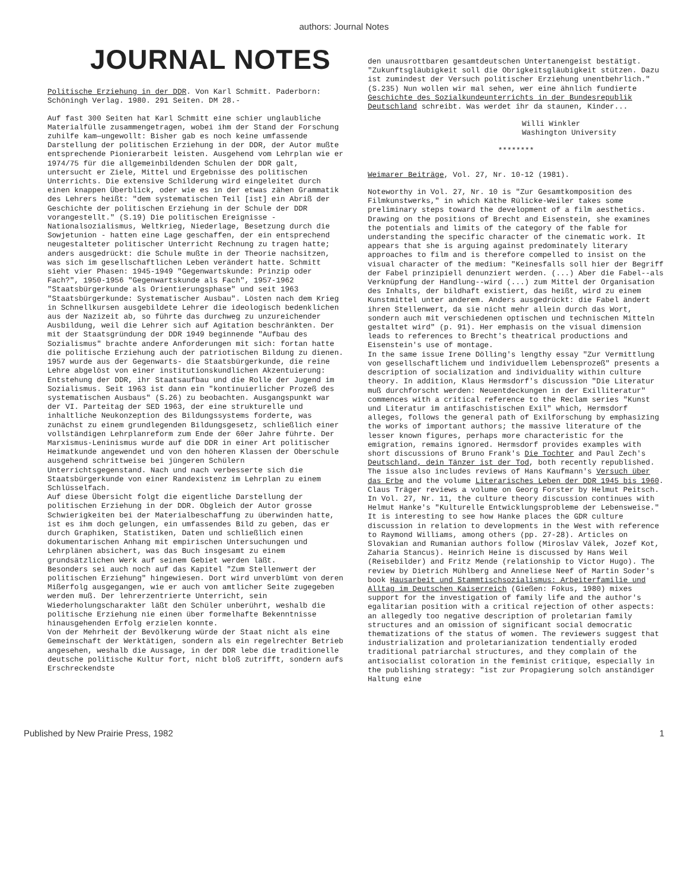authors: Journal Notes
JOURNAL NOTES
Politische Erziehung in der DDR. Von Karl Schmitt. Paderborn: Schöningh Verlag. 1980. 291 Seiten. DM 28.-
Auf fast 300 Seiten hat Karl Schmitt eine schier unglaubliche Materialfülle zusammengetragen, wobei ihm der Stand der Forschung zuhilfe kam—ungewollt: Bisher gab es noch keine umfassende Darstellung der politischen Erziehung in der DDR, der Autor mußte entsprechende Pionierarbeit leisten. Ausgehend vom Lehrplan wie er 1974/75 für die allgemeinbildenden Schulen der DDR galt, untersucht er Ziele, Mittel und Ergebnisse des politischen Unterrichts. Die extensive Schilderung wird eingeleitet durch einen knappen Überblick, oder wie es in der etwas zähen Grammatik des Lehrers heißt: "dem systematischen Teil [ist] ein Abriß der Geschichte der politischen Erziehung in der Schule der DDR vorangestellt." (S.19) Die politischen Ereignisse - Nationalsozialismus, Weltkrieg, Niederlage, Besetzung durch die Sowjetunion - hatten eine Lage geschaffen, der ein entsprechend neugestalteter politischer Unterricht Rechnung zu tragen hatte; anders ausgedrückt: die Schule mußte in der Theorie nachsitzen, was sich im gesellschaftlichen Leben verändert hatte. Schmitt sieht vier Phasen: 1945-1949 "Gegenwartskunde: Prinzip oder Fach?", 1950-1956 "Gegenwartskunde als Fach", 1957-1962 "Staatsbürgerkunde als Orientierungsphase" und seit 1963 "Staatsbürgerkunde: Systematischer Ausbau". Lösten nach dem Krieg in Schnellkursen ausgebildete Lehrer die ideologisch bedenklichen aus der Nazizeit ab, so führte das durchweg zu unzureichender Ausbildung, weil die Lehrer sich auf Agitation beschränkten. Der mit der Staatsgründung der DDR 1949 beginnende "Aufbau des Sozialismus" brachte andere Anforderungen mit sich: fortan hatte die politische Erziehung auch der patriotischen Bildung zu dienen.
1957 wurde aus der Gegenwarts- die Staatsbürgerkunde, die reine Lehre abgelöst von einer institutionskundlichen Akzentuierung: Entstehung der DDR, ihr Staatsaufbau und die Rolle der Jugend im Sozialismus. Seit 1963 ist dann ein "kontinuierlicher Prozeß des systematischen Ausbaus" (S.26) zu beobachten. Ausgangspunkt war der VI. Parteitag der SED 1963, der eine strukturelle und inhaltliche Neukonzeption des Bildungssystems forderte, was zunächst zu einem grundlegenden Bildungsgesetz, schließlich einer vollständigen Lehrplanreform zum Ende der 60er Jahre führte. Der Marxismus-Leninismus wurde auf die DDR in einer Art politischer Heimatkunde angewendet und von den höheren Klassen der Oberschule ausgehend schrittweise bei jüngeren Schülern Unterrichtsgegenstand. Nach und nach verbesserte sich die Staatsbürgerkunde von einer Randexistenz im Lehrplan zu einem Schlüsselfach.
Auf diese Übersicht folgt die eigentliche Darstellung der politischen Erziehung in der DDR. Obgleich der Autor grosse Schwierigkeiten bei der Materialbeschaffung zu überwinden hatte, ist es ihm doch gelungen, ein umfassendes Bild zu geben, das er durch Graphiken, Statistiken, Daten und schließlich einen dokumentarischen Anhang mit empirischen Untersuchungen und Lehrplänen absichert, was das Buch insgesamt zu einem grundsätzlichen Werk auf seinem Gebiet werden läßt.
Besonders sei auch noch auf das Kapitel "Zum Stellenwert der politischen Erziehung" hingewiesen. Dort wird unverblümt von deren Mißerfolg ausgegangen, wie er auch von amtlicher Seite zugegeben werden muß. Der lehrerzentrierte Unterricht, sein Wiederholungscharakter läßt den Schüler unberührt, weshalb die politische Erziehung nie einen über formelhafte Bekenntnisse hinausgehenden Erfolg erzielen konnte.
Von der Mehrheit der Bevölkerung würde der Staat nicht als eine Gemeinschaft der Werktätigen, sondern als ein regelrechter Betrieb angesehen, weshalb die Aussage, in der DDR lebe die traditionelle deutsche politische Kultur fort, nicht bloß zutrifft, sondern aufs Erschreckendste
den unausrottbaren gesamtdeutschen Untertanengeist bestätigt. "Zukunftsgläubigkeit soll die Obrigkeitsgläubigkeit stützen. Dazu ist zumindest der Versuch politischer Erziehung unentbehrlich." (S.235) Nun wollen wir mal sehen, wer eine ähnlich fundierte Geschichte des Sozialkundeunterrichts in der Bundesrepublik Deutschland schreibt. Was werdet ihr da staunen, Kinder...
Willi Winkler
Washington University
********
Weimarer Beiträge, Vol. 27, Nr. 10-12 (1981).
Noteworthy in Vol. 27, Nr. 10 is "Zur Gesamtkomposition des Filmkunstwerks," in which Käthe Rülicke-Weiler takes some preliminary steps toward the development of a film aesthetics. Drawing on the positions of Brecht and Eisenstein, she examines the potentials and limits of the category of the fable for understanding the specific character of the cinematic work. It appears that she is arguing against predominately literary approaches to film and is therefore compelled to insist on the visual character of the medium: "Keinesfalls soll hier der Begriff der Fabel prinzipiell denunziert werden. (...) Aber die Fabel--als Verknüpfung der Handlung--wird (...) zum Mittel der Organisation des Inhalts, der bildhaft existiert, das heißt, wird zu einem Kunstmittel unter anderem. Anders ausgedrückt: die Fabel ändert ihren Stellenwert, da sie nicht mehr allein durch das Wort, sondern auch mit verschiedenen optischen und technischen Mitteln gestaltet wird" (p. 91). Her emphasis on the visual dimension leads to references to Brecht's theatrical productions and Eisenstein's use of montage.
In the same issue Irene Dölling's lengthy essay "Zur Vermittlung von gesellschaftlichem und individuellem Lebensprozeß" presents a description of socialization and individuality within culture theory. In addition, Klaus Hermsdorf's discussion "Die Literatur muß durchforscht werden: Neuentdeckungen in der Exilliteratur" commences with a critical reference to the Reclam series "Kunst und Literatur im antifaschistischen Exil" which, Hermsdorf alleges, follows the general path of Exilforschung by emphasizing the works of important authors; the massive literature of the lesser known figures, perhaps more characteristic for the emigration, remains ignored. Hermsdorf provides examples with short discussions of Bruno Frank's Die Tochter and Paul Zech's Deutschland, dein Tänzer ist der Tod, both recently republished. The issue also includes reviews of Hans Kaufmann's Versuch über das Erbe and the volume Literarisches Leben der DDR 1945 bis 1960. Claus Träger reviews a volume on Georg Forster by Helmut Peitsch.
In Vol. 27, Nr. 11, the culture theory discussion continues with Helmut Hanke's "Kulturelle Entwicklungsprobleme der Lebensweise." It is interesting to see how Hanke places the GDR culture discussion in relation to developments in the West with reference to Raymond Williams, among others (pp. 27-28). Articles on Slovakian and Rumanian authors follow (Miroslav Válek, Jozef Kot, Zaharia Stancus). Heinrich Heine is discussed by Hans Weil (Reisebilder) and Fritz Mende (relationship to Victor Hugo). The review by Dietrich Mühlberg and Anneliese Neef of Martin Soder's book Hausarbeit und Stammtischsozialismus: Arbeiterfamilie und Alltag im Deutschen Kaiserreich (Gießen: Fokus, 1980) mixes support for the investigation of family life and the author's egalitarian position with a critical rejection of other aspects: an allegedly too negative description of proletarian family structures and an omission of significant social democratic thematizations of the status of women. The reviewers suggest that industrialization and proletarianization tendentially eroded traditional patriarchal structures, and they complain of the antisocialist coloration in the feminist critique, especially in the publishing strategy: "ist zur Propagierung solch anständiger Haltung eine
Published by New Prairie Press, 1982 1